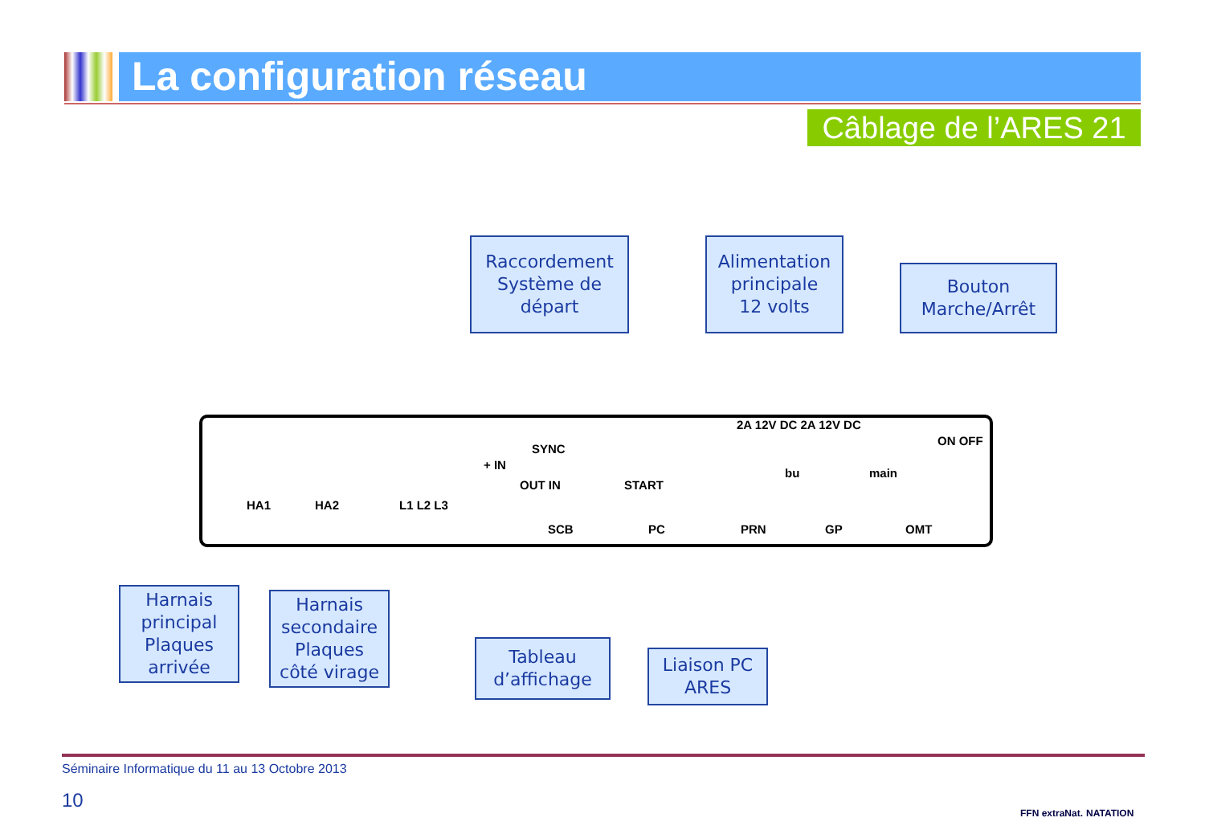La configuration réseau
Câblage de l’ARES 21
Raccordement
Système de
départ
Alimentation
principale
12 volts
Bouton
Marche/Arrêt
HA1 HA2 L1 L2 L3
+ IN
SYNC
OUT IN START
2A 12V DC 2A 12V DC
bu main
ON OFF
SCB PC PRN GP OMT
Harnais
principal
Plaques
arrivée
Harnais
secondaire
Plaques
côté virage
Tableau
d’affichage
Liaison PC
ARES
Séminaire Informatique du 11 au 13 Octobre 2013
10
FFN extraNat. NATATION